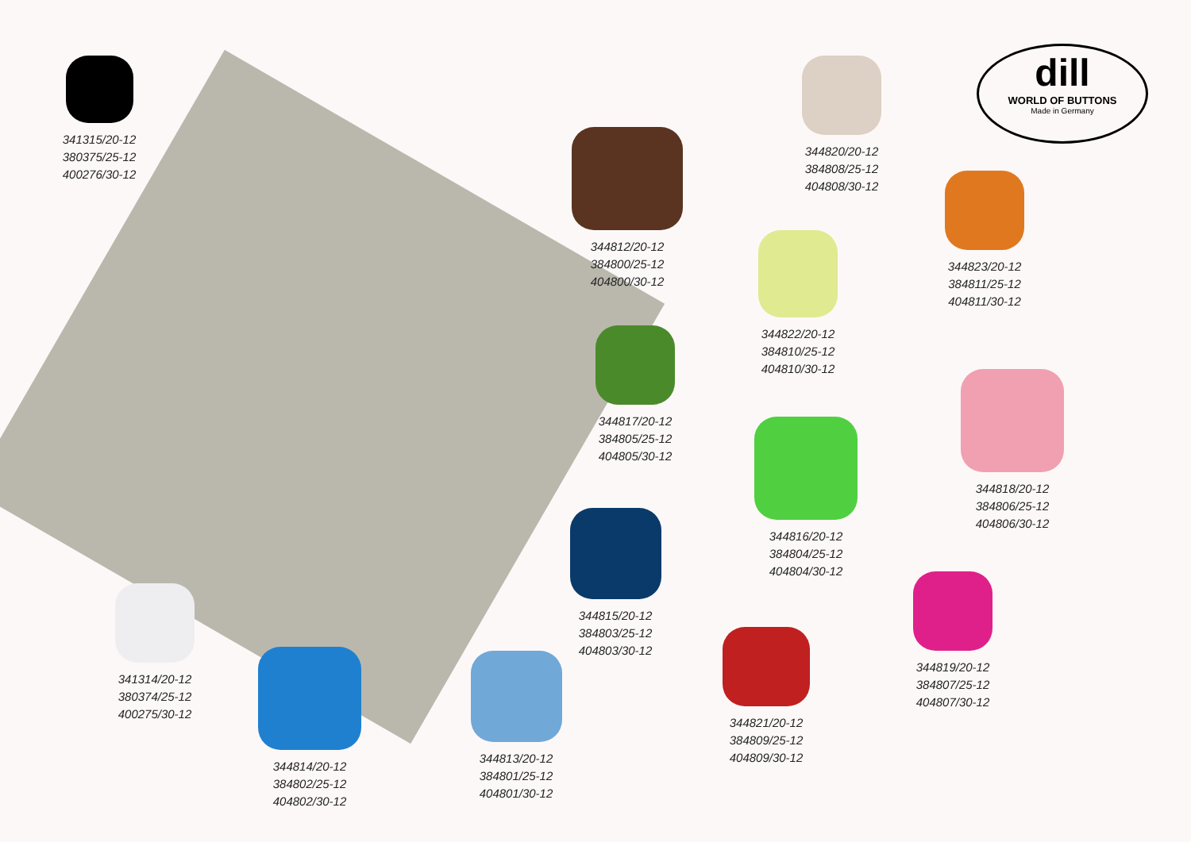dill
WORLD OF BUTTONS
Made in Germany
341315/20-12
380375/25-12
400276/30-12
344812/20-12
384800/25-12
404800/30-12
344820/20-12
384808/25-12
404808/30-12
344823/20-12
384811/25-12
404811/30-12
344822/20-12
384810/25-12
404810/30-12
344817/20-12
384805/25-12
404805/30-12
344818/20-12
384806/25-12
404806/30-12
344816/20-12
384804/25-12
404804/30-12
344815/20-12
384803/25-12
404803/30-12
344819/20-12
384807/25-12
404807/30-12
341314/20-12
380374/25-12
400275/30-12
344821/20-12
384809/25-12
404809/30-12
344814/20-12
384802/25-12
404802/30-12
344813/20-12
384801/25-12
404801/30-12